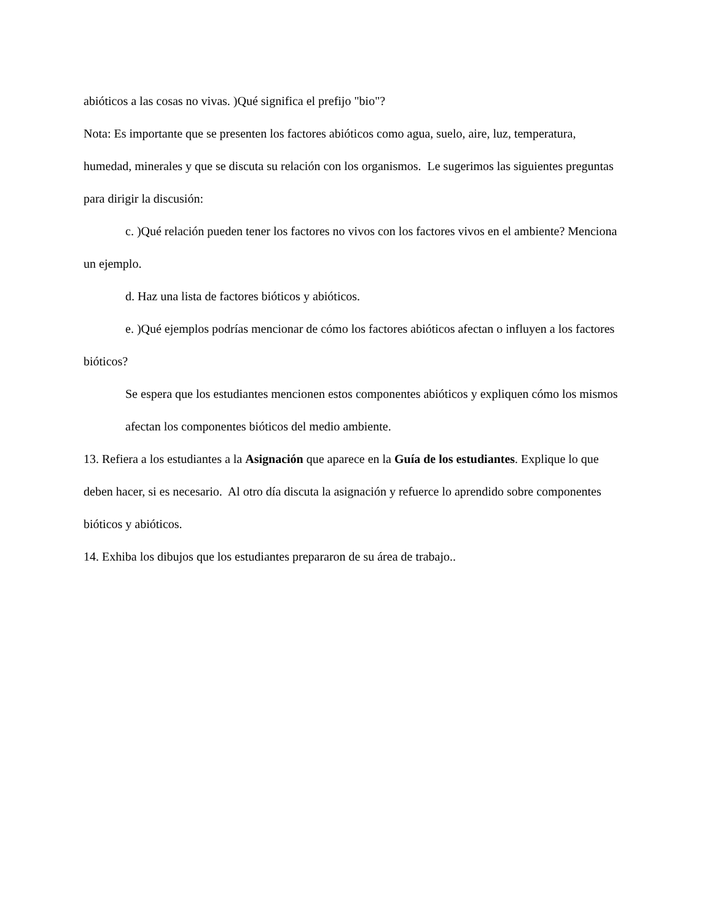abióticos a las cosas no vivas. )Qué significa el prefijo "bio"?
Nota: Es importante que se presenten los factores abióticos como agua, suelo, aire, luz, temperatura, humedad, minerales y que se discuta su relación con los organismos. Le sugerimos las siguientes preguntas para dirigir la discusión:
c. )Qué relación pueden tener los factores no vivos con los factores vivos en el ambiente? Menciona un ejemplo.
d. Haz una lista de factores bióticos y abióticos.
e. )Qué ejemplos podrías mencionar de cómo los factores abióticos afectan o influyen a los factores bióticos?
Se espera que los estudiantes mencionen estos componentes abióticos y expliquen cómo los mismos afectan los componentes bióticos del medio ambiente.
13. Refiera a los estudiantes a la Asignación que aparece en la Guía de los estudiantes. Explique lo que deben hacer, si es necesario. Al otro día discuta la asignación y refuerce lo aprendido sobre componentes bióticos y abióticos.
14. Exhiba los dibujos que los estudiantes prepararon de su área de trabajo..